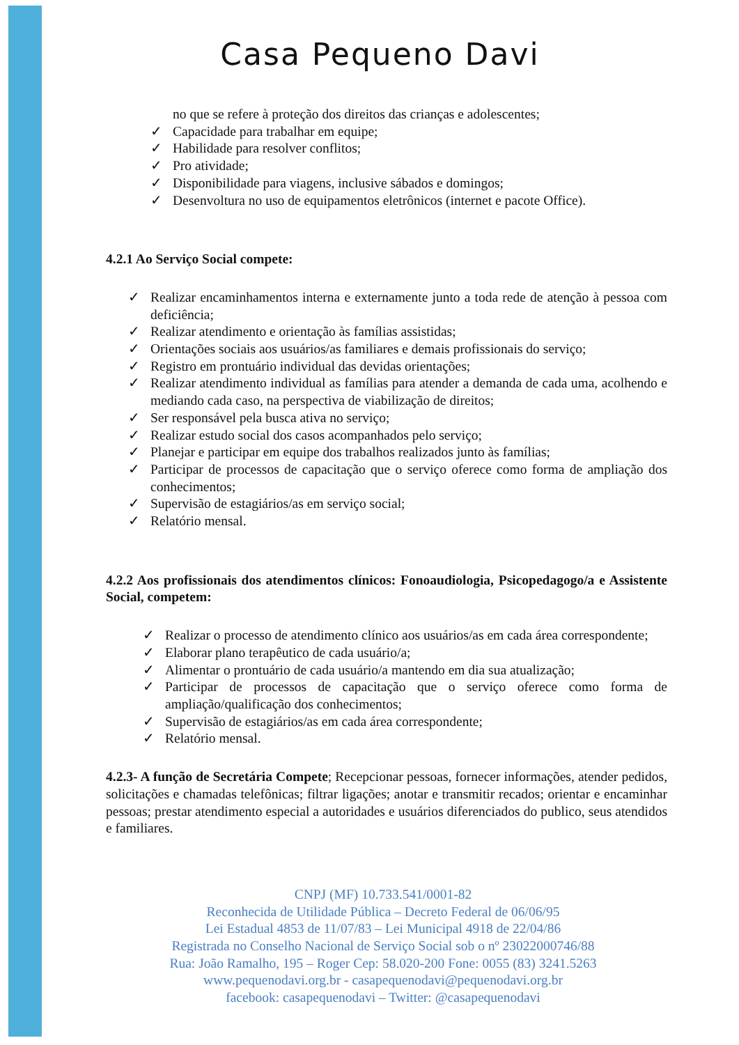Casa Pequeno Davi
no que se refere à proteção dos direitos das crianças e adolescentes;
✓ Capacidade para trabalhar em equipe;
✓ Habilidade para resolver conflitos;
✓ Pro atividade;
✓ Disponibilidade para viagens, inclusive sábados e domingos;
✓ Desenvoltura no uso de equipamentos eletrônicos (internet e pacote Office).
4.2.1 Ao Serviço Social compete:
✓ Realizar encaminhamentos interna e externamente junto a toda rede de atenção à pessoa com deficiência;
✓ Realizar atendimento e orientação às famílias assistidas;
✓ Orientações sociais aos usuários/as familiares e demais profissionais do serviço;
✓ Registro em prontuário individual das devidas orientações;
✓ Realizar atendimento individual as famílias para atender a demanda de cada uma, acolhendo e mediando cada caso, na perspectiva de viabilização de direitos;
✓ Ser responsável pela busca ativa no serviço;
✓ Realizar estudo social dos casos acompanhados pelo serviço;
✓ Planejar e participar em equipe dos trabalhos realizados junto às famílias;
✓ Participar de processos de capacitação que o serviço oferece como forma de ampliação dos conhecimentos;
✓ Supervisão de estagiários/as em serviço social;
✓ Relatório mensal.
4.2.2 Aos profissionais dos atendimentos clínicos: Fonoaudiologia, Psicopedagogo/a e Assistente Social, competem:
✓ Realizar o processo de atendimento clínico aos usuários/as em cada área correspondente;
✓ Elaborar plano terapêutico de cada usuário/a;
✓ Alimentar o prontuário de cada usuário/a mantendo em dia sua atualização;
✓ Participar de processos de capacitação que o serviço oferece como forma de ampliação/qualificação dos conhecimentos;
✓ Supervisão de estagiários/as em cada área correspondente;
✓ Relatório mensal.
4.2.3- A função de Secretária Compete; Recepcionar pessoas, fornecer informações, atender pedidos, solicitações e chamadas telefônicas; filtrar ligações; anotar e transmitir recados; orientar e encaminhar pessoas; prestar atendimento especial a autoridades e usuários diferenciados do publico, seus atendidos e familiares.
CNPJ (MF) 10.733.541/0001-82
Reconhecida de Utilidade Pública – Decreto Federal de 06/06/95
Lei Estadual 4853 de 11/07/83 – Lei Municipal 4918 de 22/04/86
Registrada no Conselho Nacional de Serviço Social sob o nº 23022000746/88
Rua: João Ramalho, 195 – Roger Cep: 58.020-200 Fone: 0055 (83) 3241.5263
www.pequenodavi.org.br - casapequenodavi@pequenodavi.org.br
facebook: casapequenodavi – Twitter: @casapequenodavi